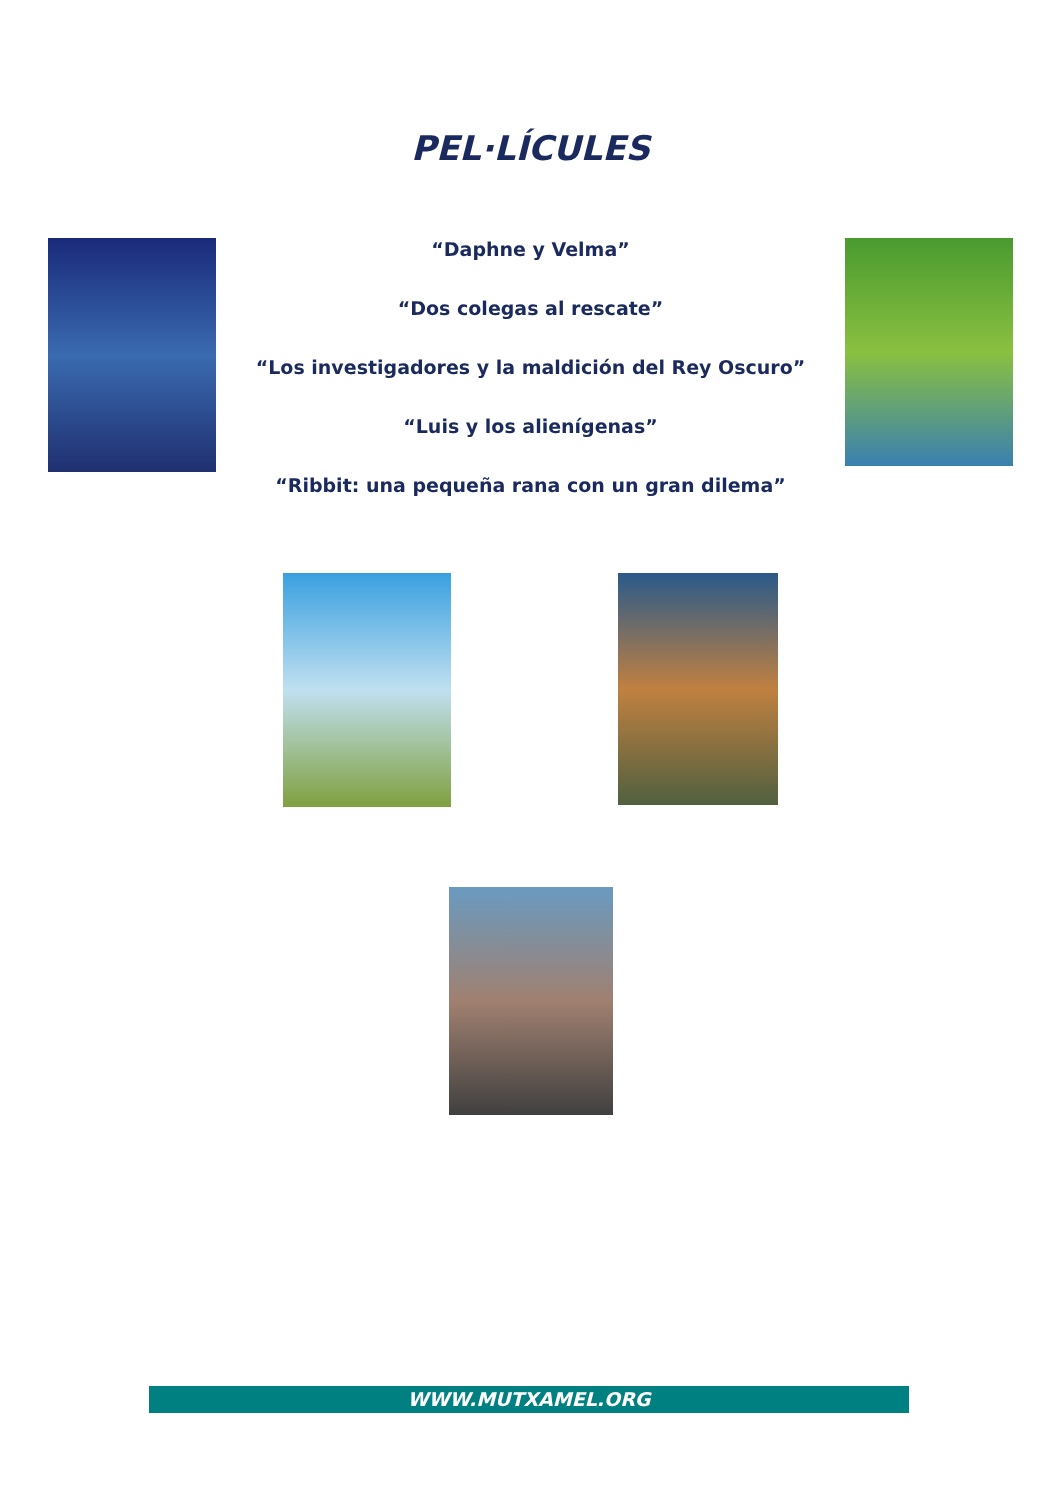PEL·LÍCULES
“Daphne y Velma”
“Dos colegas al rescate”
“Los investigadores y la maldición del Rey Oscuro”
“Luis y los alienígenas”
“Ribbit: una pequeña rana con un gran dilema”
WWW.MUTXAMEL.ORG